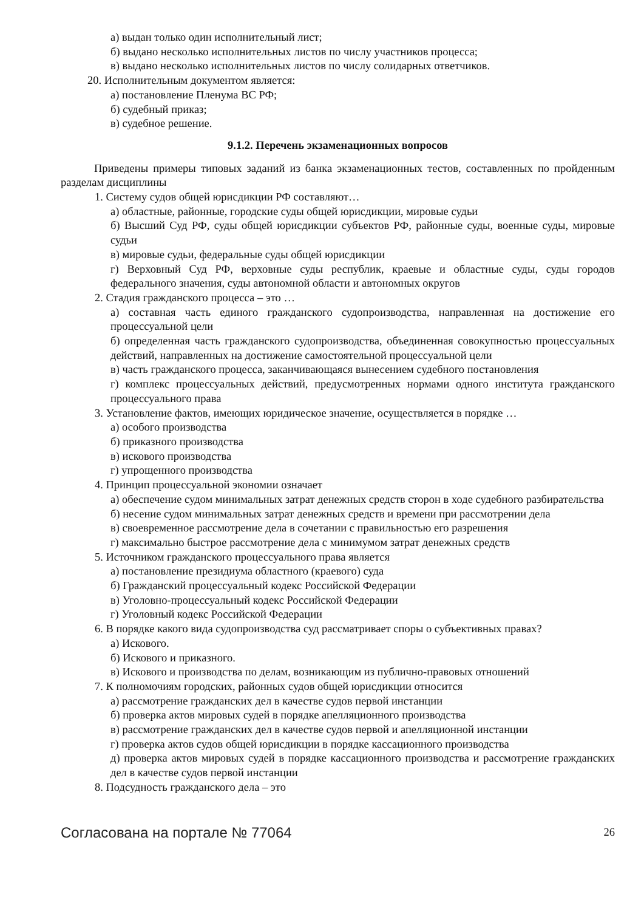а) выдан только один исполнительный лист;
б) выдано несколько исполнительных листов по числу участников процесса;
в) выдано несколько исполнительных листов по числу солидарных ответчиков.
20. Исполнительным документом является:
а) постановление Пленума ВС РФ;
б) судебный приказ;
в) судебное решение.
9.1.2. Перечень экзаменационных вопросов
Приведены примеры типовых заданий из банка экзаменационных тестов, составленных по пройденным разделам дисциплины
1. Систему судов общей юрисдикции РФ составляют…
а) областные, районные, городские суды общей юрисдикции, мировые судьи
б) Высший Суд РФ, суды общей юрисдикции субъектов РФ, районные суды, военные суды, мировые судьи
в) мировые судьи, федеральные суды общей юрисдикции
г) Верховный Суд РФ, верховные суды республик, краевые и областные суды, суды городов федерального значения, суды автономной области и автономных округов
2. Стадия гражданского процесса – это …
а) составная часть единого гражданского судопроизводства, направленная на достижение его процессуальной цели
б) определенная часть гражданского судопроизводства, объединенная совокупностью процессуальных действий, направленных на достижение самостоятельной процессуальной цели
в) часть гражданского процесса, заканчивающаяся вынесением судебного постановления
г) комплекс процессуальных действий, предусмотренных нормами одного института гражданского процессуального права
3. Установление фактов, имеющих юридическое значение, осуществляется в порядке …
а) особого производства
б) приказного производства
в) искового производства
г) упрощенного производства
4. Принцип процессуальной экономии означает
а) обеспечение судом минимальных затрат денежных средств сторон в ходе судебного разбирательства
б) несение судом минимальных затрат денежных средств и времени при рассмотрении дела
в) своевременное рассмотрение дела в сочетании с правильностью его разрешения
г) максимально быстрое рассмотрение дела с минимумом затрат денежных средств
5. Источником гражданского процессуального права является
а) постановление президиума областного (краевого) суда
б) Гражданский процессуальный кодекс Российской Федерации
в) Уголовно-процессуальный кодекс Российской Федерации
г) Уголовный кодекс Российской Федерации
6. В порядке какого вида судопроизводства суд рассматривает споры о субъективных правах?
а) Искового.
б) Искового и приказного.
в) Искового и производства по делам, возникающим из публично-правовых отношений
7. К полномочиям городских, районных судов общей юрисдикции относится
а) рассмотрение гражданских дел в качестве судов первой инстанции
б) проверка актов мировых судей в порядке апелляционного производства
в) рассмотрение гражданских дел в качестве судов первой и апелляционной инстанции
г) проверка актов судов общей юрисдикции в порядке кассационного производства
д) проверка актов мировых судей в порядке кассационного производства и рассмотрение гражданских дел в качестве судов первой инстанции
8. Подсудность гражданского дела – это
Согласована на портале № 77064 26